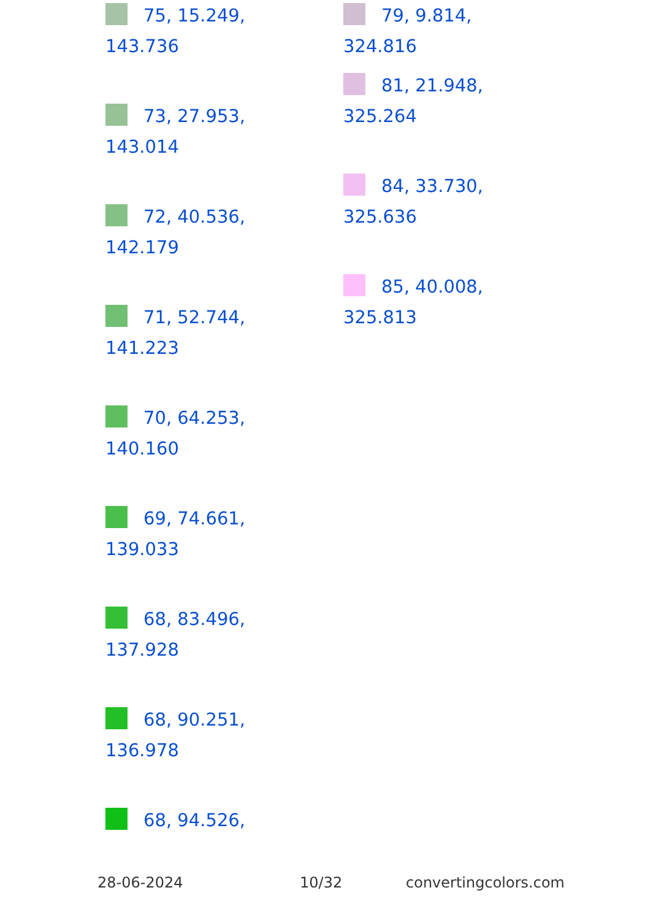75, 15.249, 143.736
73, 27.953, 143.014
72, 40.536, 142.179
71, 52.744, 141.223
70, 64.253, 140.160
69, 74.661, 139.033
68, 83.496, 137.928
68, 90.251, 136.978
68, 94.526,
79, 9.814, 324.816
81, 21.948, 325.264
84, 33.730, 325.636
85, 40.008, 325.813
28-06-2024 10/32 convertingcolors.com